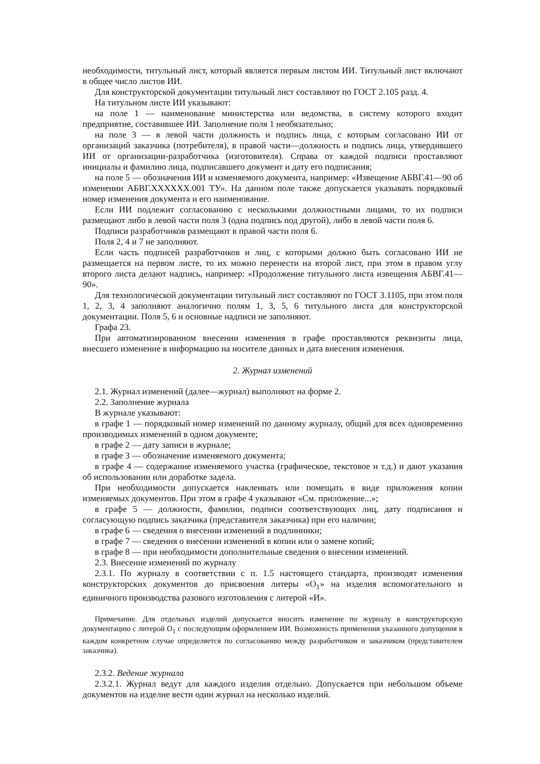необходимости, титульный лист, который является первым листом ИИ. Титульный лист включают в общее число листов ИИ.
Для конструкторской документации титульный лист составляют по ГОСТ 2.105 разд. 4.
На титульном листе ИИ указывают:
на поле 1 — наименование министерства или ведомства, в систему которого входит предприятие, составившее ИИ. Заполнение поля 1 необязательно;
на поле 3 — в левой части должность и подпись лица, с которым согласовано ИИ от организаций заказчика (потребителя), в правой части—должность и подпись лица, утвердившего ИИ от организации-разработчика (изготовителя). Справа от каждой подписи проставляют инициалы и фамилию лица, подписавшего документ и дату его подписания;
на поле 5 — обозначения ИИ и изменяемого документа, например: «Извещение АБВГ.41—90 об изменении АБВГ.XXXXXX.001 ТУ». На данном поле также допускается указывать порядковый номер изменения документа и его наименование.
Если ИИ подлежит согласованию с несколькими должностными лицами, то их подписи размещают либо в левой части поля 3 (одна подпись под другой), либо в левой части поля 6.
Подписи разработчиков размещают в правой части поля 6.
Поля 2, 4 и 7 не заполняют.
Если часть подписей разработчиков и лиц, с которыми должно быть согласовано ИИ не размещается на первом листе, то их можно перенести на второй лист, при этом в правом углу второго листа делают надпись, например: «Продолжение титульного листа извещения АБВГ.41—90».
Для технологической документации титульный лист составляют по ГОСТ 3.1105, при этом поля 1, 2, 3, 4 заполняют аналогично полям 1, 3, 5, 6 титульного листа для конструкторской документации. Поля 5, 6 и основные надписи не заполняют.
Графа 23.
При автоматизированном внесении изменения в графе проставляются реквизиты лица, внесшего изменение в информацию на носителе данных и дата внесения изменения.
2. Журнал изменений
2.1. Журнал изменений (далее—журнал) выполняют на форме 2.
2.2. Заполнение журнала
В журнале указывают:
в графе 1 — порядковый номер изменений по данному журналу, общий для всех одновременно производимых изменений в одном документе;
в графе 2 — дату записи в журнале;
в графе 3 — обозначение изменяемого документа;
в графе 4 — содержание изменяемого участка (графическое, текстовое и т.д.) и дают указания об использовании или доработке задела.
При необходимости допускается наклеивать или помещать в виде приложения копии изменяемых документов. При этом в графе 4 указывают «См. приложение...»;
в графе 5 — должности, фамилии, подписи соответствующих лиц, дату подписания и согласующую подпись заказчика (представителя заказчика) при его наличии;
в графе 6 — сведения о внесении изменений в подлинники;
в графе 7 — сведения о внесении изменений в копии или о замене копий;
в графе 8 — при необходимости дополнительные сведения о внесении изменений.
2.3. Внесение изменений по журналу
2.3.1. По журналу в соответствии с п. 1.5 настоящего стандарта, производят изменения конструкторских документов до присвоения литеры «О<sub>1</sub>» на изделия вспомогательного и единичного производства разового изготовления с литерой «И».
Примечание. Для отдельных изделий допускается вносить изменение по журналу в конструкторскую документацию с литерой О<sub>1</sub> с последующим оформлением ИИ. Возможность применения указанного допущения в каждом конкретном случае определяется по согласованию между разработчиком и заказчиком (представителем заказчика).
2.3.2. Ведение журнала
2.3.2.1. Журнал ведут для каждого изделия отдельно. Допускается при небольшом объеме документов на изделие вести один журнал на несколько изделий.